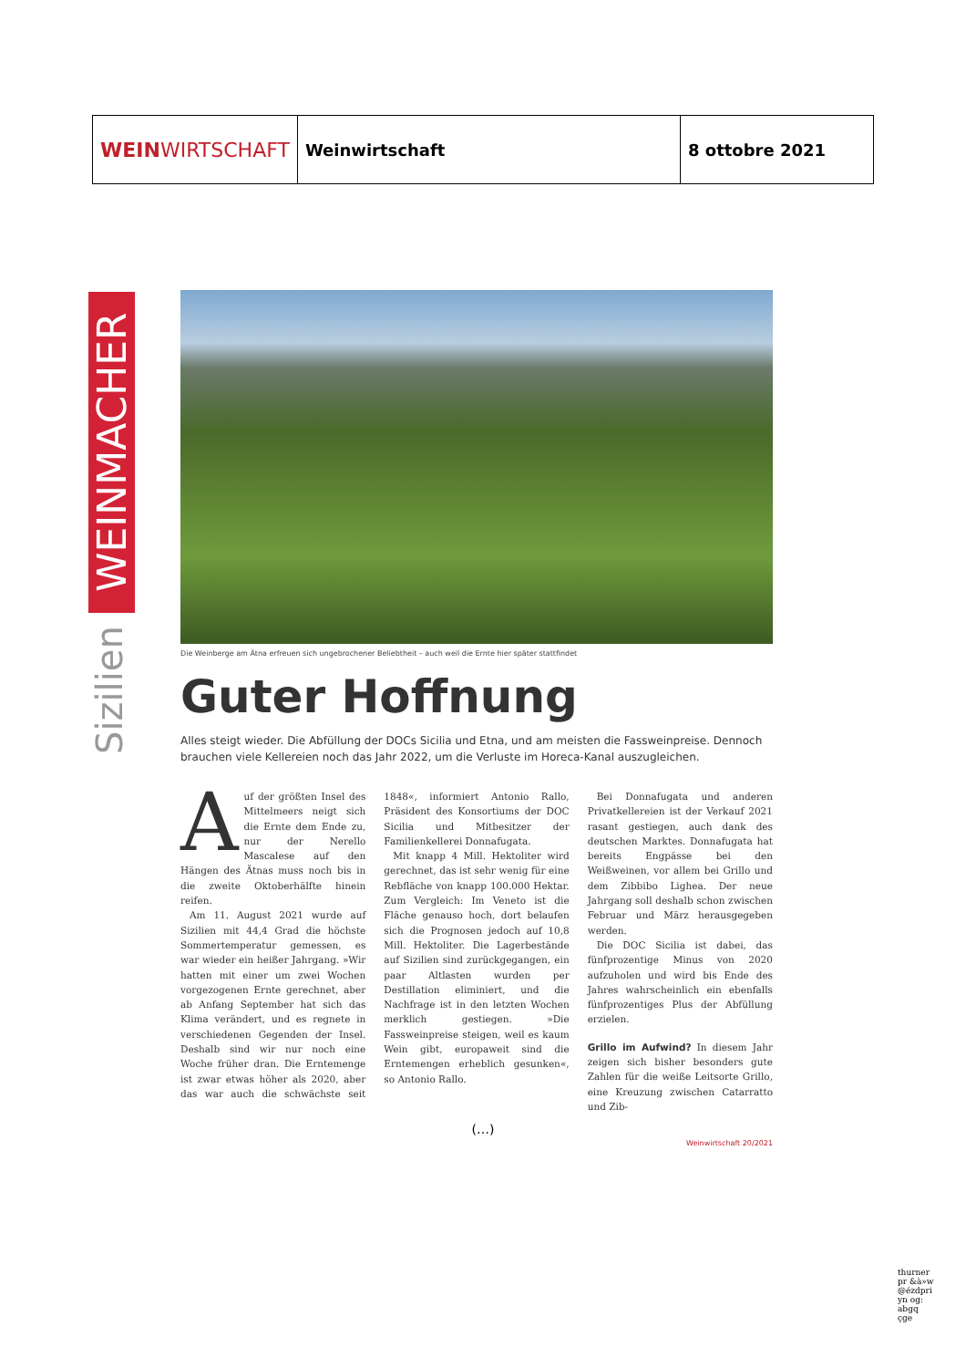| WEIN WIRTSCHAFT | Weinwirtschaft | 8 ottobre 2021 |
WEINMACHER
Sizilien
Die Weinberge am Ätna erfreuen sich ungebrochener Beliebtheit – auch weil die Ernte hier später stattfindet
Guter Hoffnung
Alles steigt wieder. Die Abfüllung der DOCs Sicilia und Etna, und am meisten die Fassweinpreise. Dennoch brauchen viele Kellereien noch das Jahr 2022, um die Verluste im Horeca-Kanal auszugleichen.
Auf der größten Insel des Mittelmeers neigt sich die Ernte dem Ende zu, nur der Nerello Mascalese auf den Hängen des Ätnas muss noch bis in die zweite Oktoberhälfte hinein reifen.
Am 11. August 2021 wurde auf Sizilien mit 44,4 Grad die höchste Sommertemperatur gemessen, es war wieder ein heißer Jahrgang. »Wir hatten mit einer um zwei Wochen vorgezogenen Ernte gerechnet, aber ab Anfang September hat sich das Klima verändert, und es regnete in verschiedenen Gegenden der Insel. Deshalb sind wir nur noch eine Woche früher dran. Die Erntemenge ist zwar etwas höher als 2020, aber das war auch die schwächste seit 1848«, informiert Antonio Rallo, Präsident des Konsortiums der DOC Sicilia und Mitbesitzer der Familienkellerei Donnafugata.
Mit knapp 4 Mill. Hektoliter wird gerechnet, das ist sehr wenig für eine Rebfläche von knapp 100.000 Hektar. Zum Vergleich: Im Veneto ist die Fläche genauso hoch, dort belaufen sich die Prognosen jedoch auf 10,8 Mill. Hektoliter. Die Lagerbestände auf Sizilien sind zurückgegangen, ein paar Altlasten wurden per Destillation eliminiert, und die Nachfrage ist in den letzten Wochen merklich gestiegen. »Die Fassweinpreise steigen, weil es kaum Wein gibt, europaweit sind die Erntemengen erheblich gesunken«, so Antonio Rallo.
Bei Donnafugata und anderen Privatkellereien ist der Verkauf 2021 rasant gestiegen, auch dank des deutschen Marktes. Donnafugata hat bereits Engpässe bei den Weißweinen, vor allem bei Grillo und dem Zibbibo Lighea. Der neue Jahrgang soll deshalb schon zwischen Februar und März herausgegeben werden.
Die DOC Sicilia ist dabei, das fünfprozentige Minus von 2020 aufzuholen und wird bis Ende des Jahres wahrscheinlich ein ebenfalls fünfprozentiges Plus der Abfüllung erzielen.
Grillo im Aufwind? In diesem Jahr zeigen sich bisher besonders gute Zahlen für die weiße Leitsorte Grillo, eine Kreuzung zwischen Catarratto und Zib-
Weinwirtschaft 20/2021
(…)
thurner pr &à»w @ézdpri yn og: abgq çge